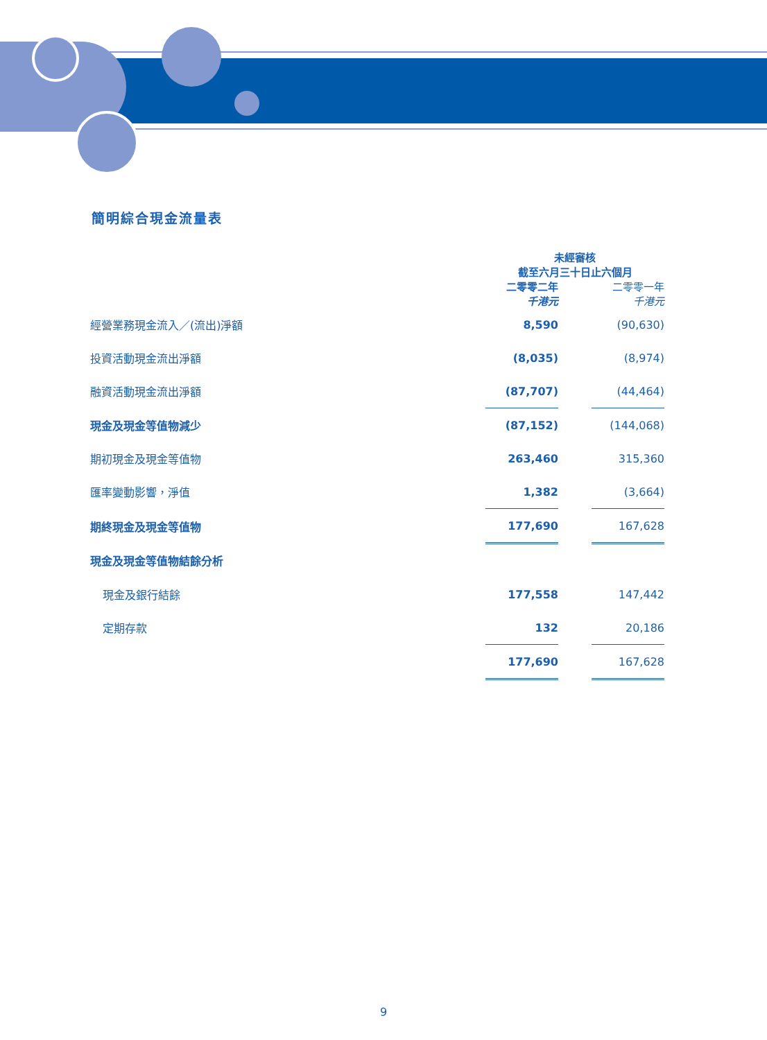簡明綜合現金流量表
| | 未經審核 截至六月三十日止六個月 | | |
| --- | --- | --- | --- |
| | 二零零二年 千港元 | | 二零零一年 千港元 |
| 經營業務現金流入／(流出)淨額 | 8,590 | | (90,630) |
| 投資活動現金流出淨額 | (8,035) | | (8,974) |
| 融資活動現金流出淨額 | (87,707) | | (44,464) |
| 現金及現金等值物減少 | (87,152) | | (144,068) |
| 期初現金及現金等值物 | 263,460 | | 315,360 |
| 匯率變動影響，淨值 | 1,382 | | (3,664) |
| 期終現金及現金等值物 | 177,690 | | 167,628 |
| 現金及現金等值物結餘分析 | | | |
| 現金及銀行結餘 | 177,558 | | 147,442 |
| 定期存款 | 132 | | 20,186 |
| | 177,690 | | 167,628 |
9